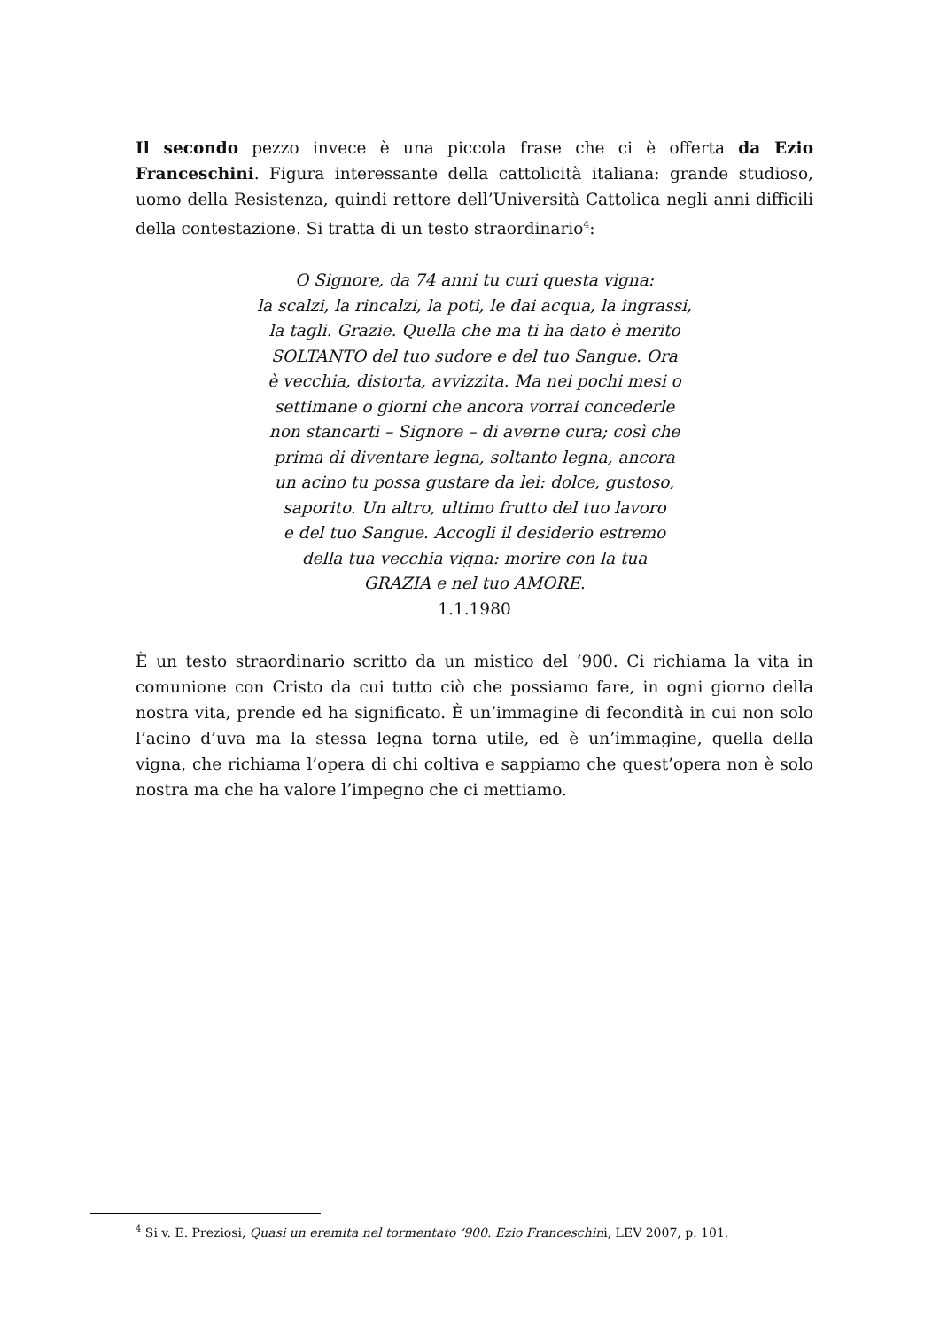Il secondo pezzo invece è una piccola frase che ci è offerta da Ezio Franceschini. Figura interessante della cattolicità italiana: grande studioso, uomo della Resistenza, quindi rettore dell’Università Cattolica negli anni difficili della contestazione. Si tratta di un testo straordinario<sup>4</sup>:
O Signore, da 74 anni tu curi questa vigna:
la scalzi, la rincalzi, la poti, le dai acqua, la ingrassi,
la tagli. Grazie. Quella che ma ti ha dato è merito
SOLTANTO del tuo sudore e del tuo Sangue. Ora
è vecchia, distorta, avvizzita. Ma nei pochi mesi o
settimane o giorni che ancora vorrai concederle
non stancarti – Signore – di averne cura; così che
prima di diventare legna, soltanto legna, ancora
un acino tu possa gustare da lei: dolce, gustoso,
saporito. Un altro, ultimo frutto del tuo lavoro
e del tuo Sangue. Accogli il desiderio estremo
della tua vecchia vigna: morire con la tua
GRAZIA e nel tuo AMORE.
1.1.1980
È un testo straordinario scritto da un mistico del ‘900. Ci richiama la vita in comunione con Cristo da cui tutto ciò che possiamo fare, in ogni giorno della nostra vita, prende ed ha significato. È un’immagine di fecondità in cui non solo l’acino d’uva ma la stessa legna torna utile, ed è un’immagine, quella della vigna, che richiama l’opera di chi coltiva e sappiamo che quest’opera non è solo nostra ma che ha valore l’impegno che ci mettiamo.
<sup>4</sup> Si v. E. Preziosi, Quasi un eremita nel tormentato ‘900. Ezio Franceschini, LEV 2007, p. 101.